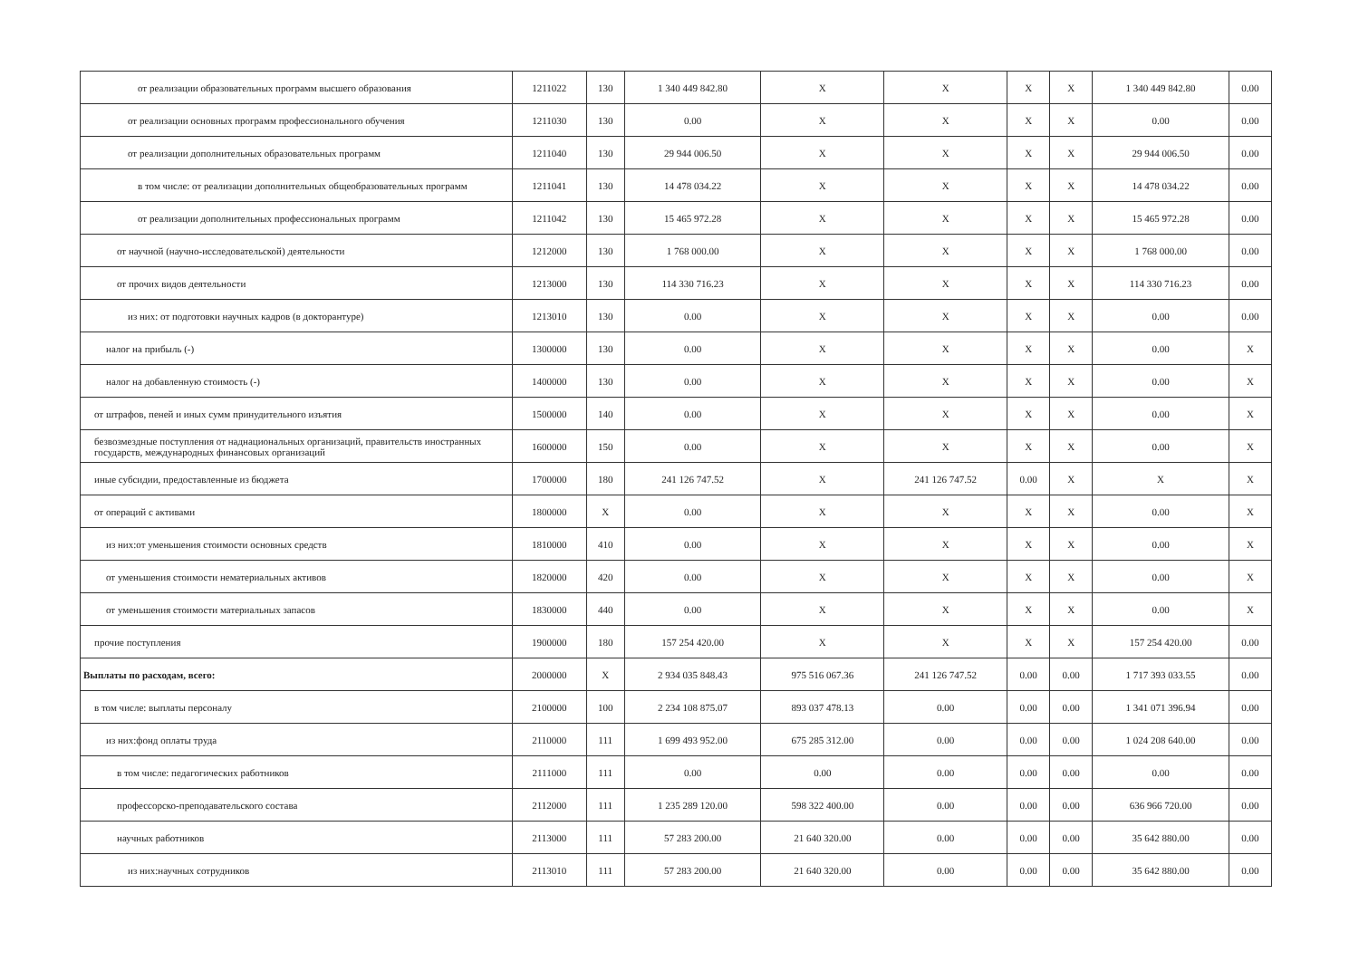| от реализации образовательных программ высшего образования | 1211022 | 130 | 1 340 449 842.80 | X | X | X | X | 1 340 449 842.80 | 0.00 |
| от реализации основных программ профессионального обучения | 1211030 | 130 | 0.00 | X | X | X | X | 0.00 | 0.00 |
| от реализации дополнительных образовательных программ | 1211040 | 130 | 29 944 006.50 | X | X | X | X | 29 944 006.50 | 0.00 |
| в том числе: от реализации дополнительных общеобразовательных программ | 1211041 | 130 | 14 478 034.22 | X | X | X | X | 14 478 034.22 | 0.00 |
| от реализации дополнительных профессиональных программ | 1211042 | 130 | 15 465 972.28 | X | X | X | X | 15 465 972.28 | 0.00 |
| от научной (научно-исследовательской) деятельности | 1212000 | 130 | 1 768 000.00 | X | X | X | X | 1 768 000.00 | 0.00 |
| от прочих видов деятельности | 1213000 | 130 | 114 330 716.23 | X | X | X | X | 114 330 716.23 | 0.00 |
| из них: от подготовки научных кадров (в докторантуре) | 1213010 | 130 | 0.00 | X | X | X | X | 0.00 | 0.00 |
| налог на прибыль (-) | 1300000 | 130 | 0.00 | X | X | X | X | 0.00 | X |
| налог на добавленную стоимость (-) | 1400000 | 130 | 0.00 | X | X | X | X | 0.00 | X |
| от штрафов, пеней и иных сумм принудительного изъятия | 1500000 | 140 | 0.00 | X | X | X | X | 0.00 | X |
| безвозмездные поступления от наднациональных организаций, правительств иностранных государств, международных финансовых организаций | 1600000 | 150 | 0.00 | X | X | X | X | 0.00 | X |
| иные субсидии, предоставленные из бюджета | 1700000 | 180 | 241 126 747.52 | X | 241 126 747.52 | 0.00 | X | X | X |
| от операций с активами | 1800000 | X | 0.00 | X | X | X | X | 0.00 | X |
| из них:от уменьшения стоимости основных средств | 1810000 | 410 | 0.00 | X | X | X | X | 0.00 | X |
| от уменьшения стоимости нематериальных активов | 1820000 | 420 | 0.00 | X | X | X | X | 0.00 | X |
| от уменьшения стоимости материальных запасов | 1830000 | 440 | 0.00 | X | X | X | X | 0.00 | X |
| прочие поступления | 1900000 | 180 | 157 254 420.00 | X | X | X | X | 157 254 420.00 | 0.00 |
| Выплаты по расходам, всего: | 2000000 | X | 2 934 035 848.43 | 975 516 067.36 | 241 126 747.52 | 0.00 | 0.00 | 1 717 393 033.55 | 0.00 |
| в том числе: выплаты персоналу | 2100000 | 100 | 2 234 108 875.07 | 893 037 478.13 | 0.00 | 0.00 | 0.00 | 1 341 071 396.94 | 0.00 |
| из них:фонд оплаты труда | 2110000 | 111 | 1 699 493 952.00 | 675 285 312.00 | 0.00 | 0.00 | 0.00 | 1 024 208 640.00 | 0.00 |
| в том числе: педагогических работников | 2111000 | 111 | 0.00 | 0.00 | 0.00 | 0.00 | 0.00 | 0.00 | 0.00 |
| профессорско-преподавательского состава | 2112000 | 111 | 1 235 289 120.00 | 598 322 400.00 | 0.00 | 0.00 | 0.00 | 636 966 720.00 | 0.00 |
| научных работников | 2113000 | 111 | 57 283 200.00 | 21 640 320.00 | 0.00 | 0.00 | 0.00 | 35 642 880.00 | 0.00 |
| из них:научных сотрудников | 2113010 | 111 | 57 283 200.00 | 21 640 320.00 | 0.00 | 0.00 | 0.00 | 35 642 880.00 | 0.00 |